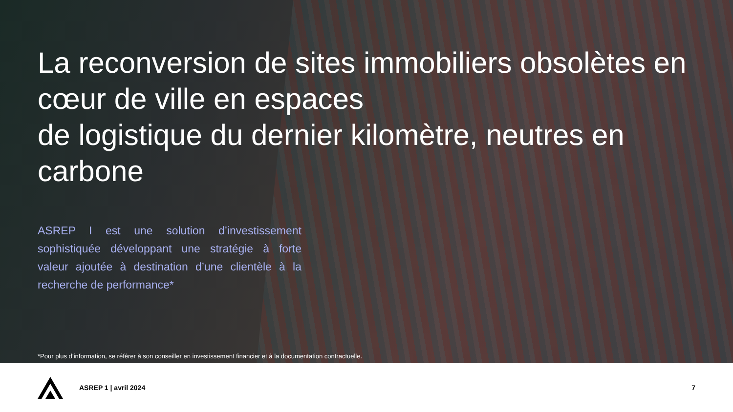La reconversion de sites immobiliers obsolètes en cœur de ville en espaces
de logistique du dernier kilomètre, neutres en carbone
ASREP I est une solution d’investissement sophistiquée développant une stratégie à forte valeur ajoutée à destination d’une clientèle à la recherche de performance*
*Pour plus d’information, se référer à son conseiller en investissement financier et à la documentation contractuelle.
ASREP 1 | avril 2024 7